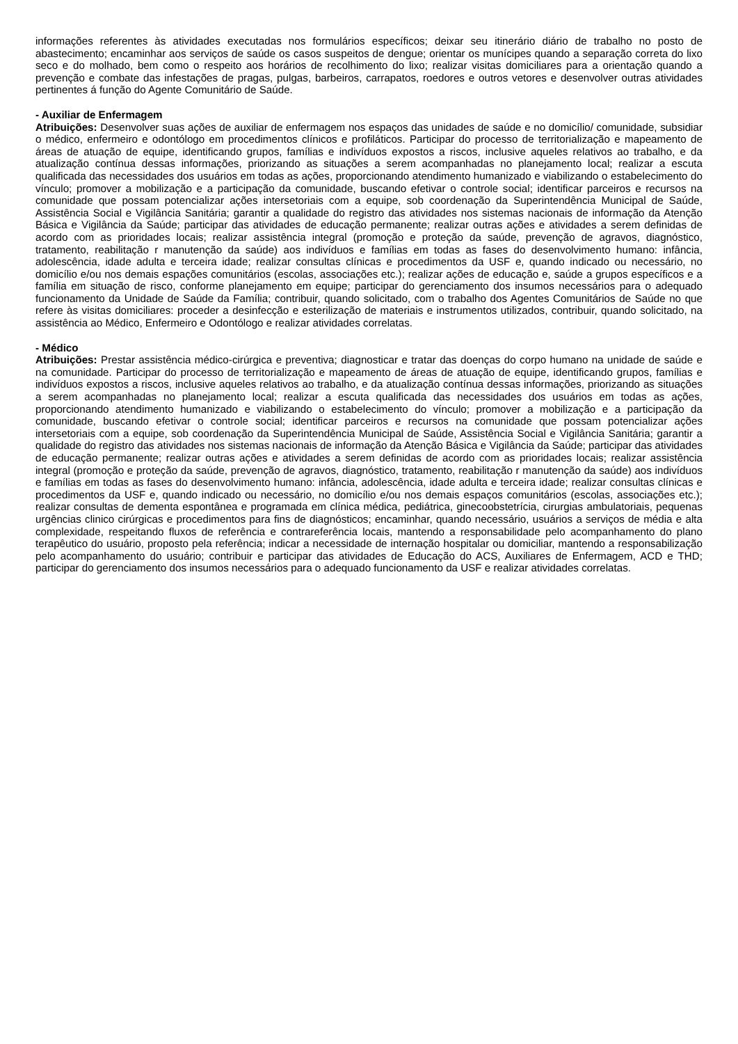informações referentes às atividades executadas nos formulários específicos; deixar seu itinerário diário de trabalho no posto de abastecimento; encaminhar aos serviços de saúde os casos suspeitos de dengue; orientar os munícipes quando a separação correta do lixo seco e do molhado, bem como o respeito aos horários de recolhimento do lixo; realizar visitas domiciliares para a orientação quando a prevenção e combate das infestações de pragas, pulgas, barbeiros, carrapatos, roedores e outros vetores e desenvolver outras atividades pertinentes á função do Agente Comunitário de Saúde.
- Auxiliar de Enfermagem
Atribuições: Desenvolver suas ações de auxiliar de enfermagem nos espaços das unidades de saúde e no domicílio/ comunidade, subsidiar o médico, enfermeiro e odontólogo em procedimentos clínicos e profiláticos. Participar do processo de territorialização e mapeamento de áreas de atuação de equipe, identificando grupos, famílias e indivíduos expostos a riscos, inclusive aqueles relativos ao trabalho, e da atualização contínua dessas informações, priorizando as situações a serem acompanhadas no planejamento local; realizar a escuta qualificada das necessidades dos usuários em todas as ações, proporcionando atendimento humanizado e viabilizando o estabelecimento do vínculo; promover a mobilização e a participação da comunidade, buscando efetivar o controle social; identificar parceiros e recursos na comunidade que possam potencializar ações intersetoriais com a equipe, sob coordenação da Superintendência Municipal de Saúde, Assistência Social e Vigilância Sanitária; garantir a qualidade do registro das atividades nos sistemas nacionais de informação da Atenção Básica e Vigilância da Saúde; participar das atividades de educação permanente; realizar outras ações e atividades a serem definidas de acordo com as prioridades locais; realizar assistência integral (promoção e proteção da saúde, prevenção de agravos, diagnóstico, tratamento, reabilitação r manutenção da saúde) aos indivíduos e famílias em todas as fases do desenvolvimento humano: infância, adolescência, idade adulta e terceira idade; realizar consultas clínicas e procedimentos da USF e, quando indicado ou necessário, no domicílio e/ou nos demais espações comunitários (escolas, associações etc.); realizar ações de educação e, saúde a grupos específicos e a família em situação de risco, conforme planejamento em equipe; participar do gerenciamento dos insumos necessários para o adequado funcionamento da Unidade de Saúde da Família; contribuir, quando solicitado, com o trabalho dos Agentes Comunitários de Saúde no que refere às visitas domiciliares: proceder a desinfecção e esterilização de materiais e instrumentos utilizados, contribuir, quando solicitado, na assistência ao Médico, Enfermeiro e Odontólogo e realizar atividades correlatas.
- Médico
Atribuições: Prestar assistência médico-cirúrgica e preventiva; diagnosticar e tratar das doenças do corpo humano na unidade de saúde e na comunidade. Participar do processo de territorialização e mapeamento de áreas de atuação de equipe, identificando grupos, famílias e indivíduos expostos a riscos, inclusive aqueles relativos ao trabalho, e da atualização contínua dessas informações, priorizando as situações a serem acompanhadas no planejamento local; realizar a escuta qualificada das necessidades dos usuários em todas as ações, proporcionando atendimento humanizado e viabilizando o estabelecimento do vínculo; promover a mobilização e a participação da comunidade, buscando efetivar o controle social; identificar parceiros e recursos na comunidade que possam potencializar ações intersetoriais com a equipe, sob coordenação da Superintendência Municipal de Saúde, Assistência Social e Vigilância Sanitária; garantir a qualidade do registro das atividades nos sistemas nacionais de informação da Atenção Básica e Vigilância da Saúde; participar das atividades de educação permanente; realizar outras ações e atividades a serem definidas de acordo com as prioridades locais; realizar assistência integral (promoção e proteção da saúde, prevenção de agravos, diagnóstico, tratamento, reabilitação r manutenção da saúde) aos indivíduos e famílias em todas as fases do desenvolvimento humano: infância, adolescência, idade adulta e terceira idade; realizar consultas clínicas e procedimentos da USF e, quando indicado ou necessário, no domicílio e/ou nos demais espaços comunitários (escolas, associações etc.); realizar consultas de dementa espontânea e programada em clínica médica, pediátrica, ginecoobstetrícia, cirurgias ambulatoriais, pequenas urgências clinico cirúrgicas e procedimentos para fins de diagnósticos; encaminhar, quando necessário, usuários a serviços de média e alta complexidade, respeitando fluxos de referência e contrareferência locais, mantendo a responsabilidade pelo acompanhamento do plano terapêutico do usuário, proposto pela referência; indicar a necessidade de internação hospitalar ou domiciliar, mantendo a responsabilização pelo acompanhamento do usuário; contribuir e participar das atividades de Educação do ACS, Auxiliares de Enfermagem, ACD e THD; participar do gerenciamento dos insumos necessários para o adequado funcionamento da USF e realizar atividades correlatas.